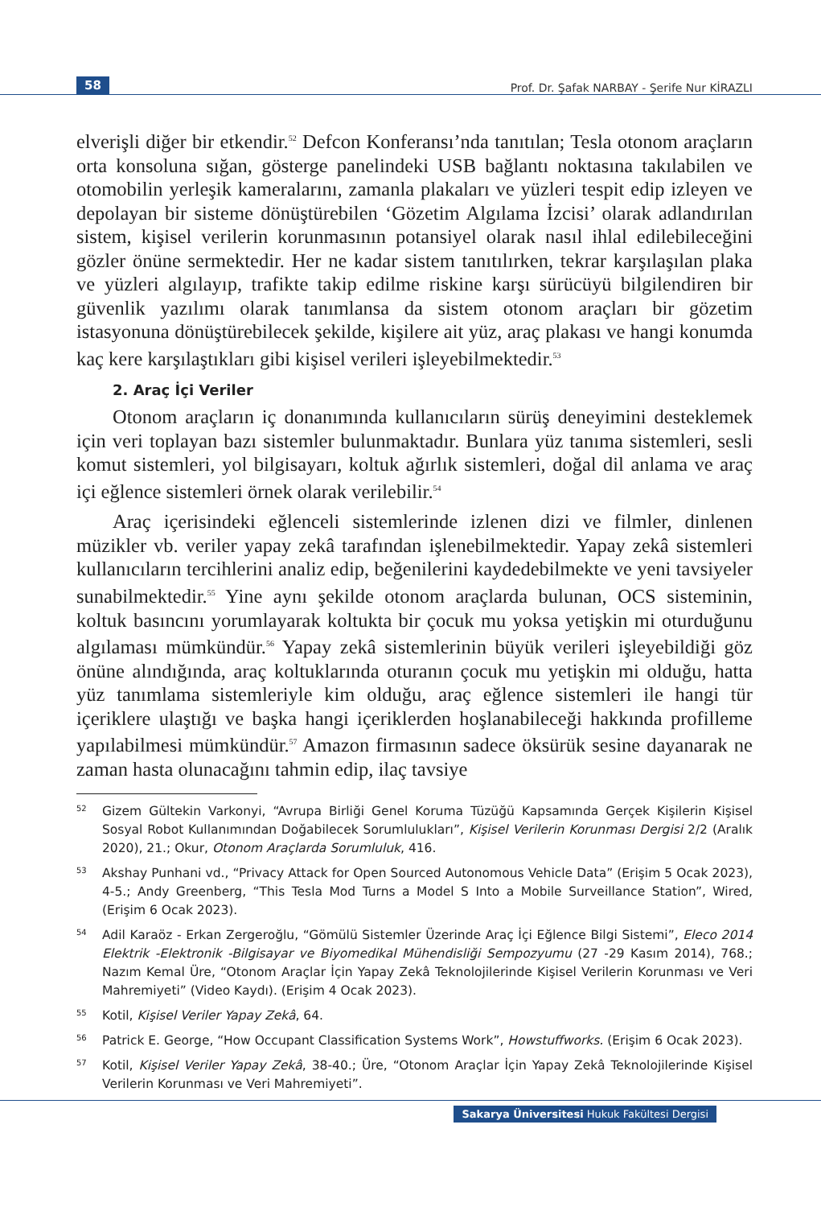58
Prof. Dr. Şafak NARBAY - Şerife Nur KİRAZLI
elverişli diğer bir etkendir.<sup>52</sup> Defcon Konferansı’nda tanıtılan; Tesla otonom araçların orta konsoluna sığan, gösterge panelindeki USB bağlantı noktasına takılabilen ve otomobilin yerleşik kameralarını, zamanla plakaları ve yüzleri tespit edip izleyen ve depolayan bir sisteme dönüştürebilen ‘Gözetim Algılama İzcisi’ olarak adlandırılan sistem, kişisel verilerin korunmasının potansiyel olarak nasıl ihlal edilebileceğini gözler önüne sermektedir. Her ne kadar sistem tanıtılırken, tekrar karşılaşılan plaka ve yüzleri algılayıp, trafikte takip edilme riskine karşı sürücüyü bilgilendiren bir güvenlik yazılımı olarak tanımlansa da sistem otonom araçları bir gözetim istasyonuna dönüştürebilecek şekilde, kişilere ait yüz, araç plakası ve hangi konumda kaç kere karşılaştıkları gibi kişisel verileri işleyebilmektedir.<sup>53</sup>
2. Araç İçi Veriler
Otonom araçların iç donanımında kullanıcıların sürüş deneyimini desteklemek için veri toplayan bazı sistemler bulunmaktadır. Bunlara yüz tanıma sistemleri, sesli komut sistemleri, yol bilgisayarı, koltuk ağırlık sistemleri, doğal dil anlama ve araç içi eğlence sistemleri örnek olarak verilebilir.<sup>54</sup>
Araç içerisindeki eğlenceli sistemlerinde izlenen dizi ve filmler, dinlenen müzikler vb. veriler yapay zekâ tarafından işlenebilmektedir. Yapay zekâ sistemleri kullanıcıların tercihlerini analiz edip, beğenilerini kaydedebilmekte ve yeni tavsiyeler sunabilmektedir.<sup>55</sup> Yine aynı şekilde otonom araçlarda bulunan, OCS sisteminin, koltuk basıncını yorumlayarak koltukta bir çocuk mu yoksa yetişkin mi oturduğunu algılaması mümkündür.<sup>56</sup> Yapay zekâ sistemlerinin büyük verileri işleyebildiği göz önüne alındığında, araç koltuklarında oturanın çocuk mu yetişkin mi olduğu, hatta yüz tanımlama sistemleriyle kim olduğu, araç eğlence sistemleri ile hangi tür içeriklere ulaştığı ve başka hangi içeriklerden hoşlanabileceği hakkında profilleme yapılabilmesi mümkündür.<sup>57</sup> Amazon firmasının sadece öksürük sesine dayanarak ne zaman hasta olunacağını tahmin edip, ilaç tavsiye
52
Gizem Gültekin Varkonyi, “Avrupa Birliği Genel Koruma Tüzüğü Kapsamında Gerçek Kişilerin Kişisel Sosyal Robot Kullanımından Doğabilecek Sorumlulukları”, Kişisel Verilerin Korunması Dergisi 2/2 (Aralık 2020), 21.; Okur, Otonom Araçlarda Sorumluluk, 416.
53
Akshay Punhani vd., “Privacy Attack for Open Sourced Autonomous Vehicle Data” (Erişim 5 Ocak 2023), 4-5.; Andy Greenberg, “This Tesla Mod Turns a Model S Into a Mobile Surveillance Station”, Wired, (Erişim 6 Ocak 2023).
54
Adil Karaöz - Erkan Zergeroğlu, “Gömülü Sistemler Üzerinde Araç İçi Eğlence Bilgi Sistemi”, Eleco 2014 Elektrik -Elektronik -Bilgisayar ve Biyomedikal Mühendisliği Sempozyumu (27 -29 Kasım 2014), 768.; Nazım Kemal Üre, “Otonom Araçlar İçin Yapay Zekâ Teknolojilerinde Kişisel Verilerin Korunması ve Veri Mahremiyeti” (Video Kaydı). (Erişim 4 Ocak 2023).
55
Kotil, Kişisel Veriler Yapay Zekâ, 64.
56
Patrick E. George, “How Occupant Classification Systems Work”, Howstuffworks. (Erişim 6 Ocak 2023).
57
Kotil, Kişisel Veriler Yapay Zekâ, 38-40.; Üre, “Otonom Araçlar İçin Yapay Zekâ Teknolojilerinde Kişisel Verilerin Korunması ve Veri Mahremiyeti”.
Sakarya Üniversitesi Hukuk Fakültesi Dergisi